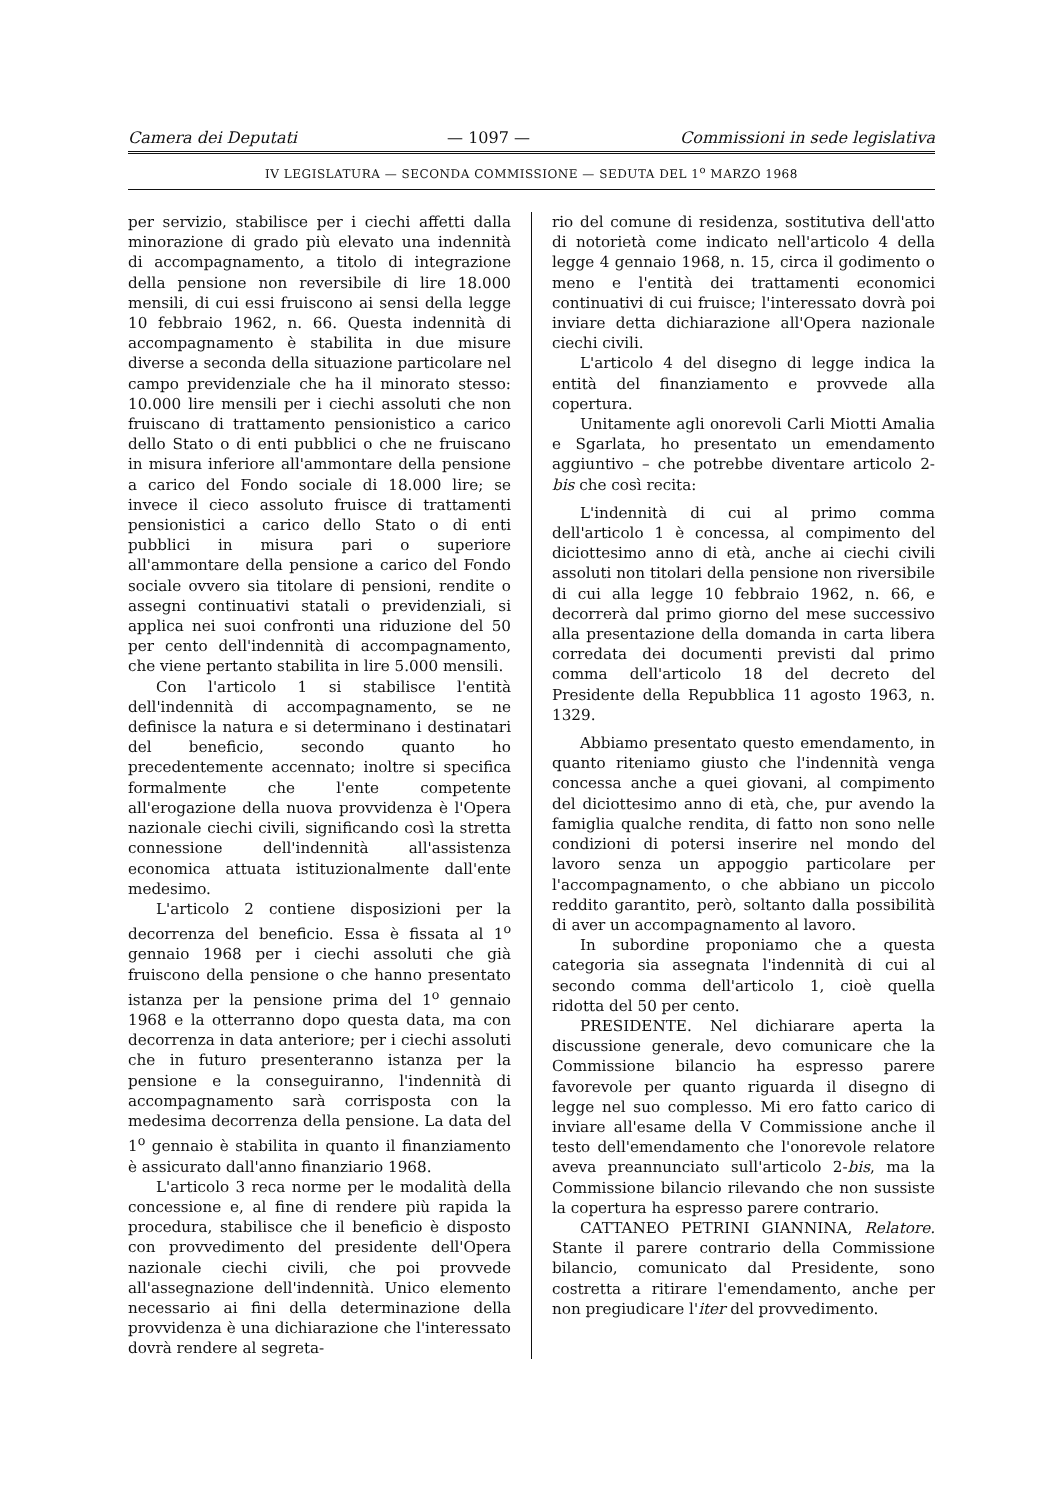Camera dei Deputati — 1097 — Commissioni in sede legislativa
IV LEGISLATURA — SECONDA COMMISSIONE — SEDUTA DEL 1<sup>o</sup> MARZO 1968
per servizio, stabilisce per i ciechi affetti dalla minorazione di grado più elevato una indennità di accompagnamento, a titolo di integrazione della pensione non reversibile di lire 18.000 mensili, di cui essi fruiscono ai sensi della legge 10 febbraio 1962, n. 66. Questa indennità di accompagnamento è stabilita in due misure diverse a seconda della situazione particolare nel campo previdenziale che ha il minorato stesso: 10.000 lire mensili per i ciechi assoluti che non fruiscano di trattamento pensionistico a carico dello Stato o di enti pubblici o che ne fruiscano in misura inferiore all'ammontare della pensione a carico del Fondo sociale di 18.000 lire; se invece il cieco assoluto fruisce di trattamenti pensionistici a carico dello Stato o di enti pubblici in misura pari o superiore all'ammontare della pensione a carico del Fondo sociale ovvero sia titolare di pensioni, rendite o assegni continuativi statali o previdenziali, si applica nei suoi confronti una riduzione del 50 per cento dell'indennità di accompagnamento, che viene pertanto stabilita in lire 5.000 mensili.
Con l'articolo 1 si stabilisce l'entità dell'indennità di accompagnamento, se ne definisce la natura e si determinano i destinatari del beneficio, secondo quanto ho precedentemente accennato; inoltre si specifica formalmente che l'ente competente all'erogazione della nuova provvidenza è l'Opera nazionale ciechi civili, significando così la stretta connessione dell'indennità all'assistenza economica attuata istituzionalmente dall'ente medesimo.
L'articolo 2 contiene disposizioni per la decorrenza del beneficio. Essa è fissata al 1<sup>o</sup> gennaio 1968 per i ciechi assoluti che già fruiscono della pensione o che hanno presentato istanza per la pensione prima del 1<sup>o</sup> gennaio 1968 e la otterranno dopo questa data, ma con decorrenza in data anteriore; per i ciechi assoluti che in futuro presenteranno istanza per la pensione e la conseguiranno, l'indennità di accompagnamento sarà corrisposta con la medesima decorrenza della pensione. La data del 1<sup>o</sup> gennaio è stabilita in quanto il finanziamento è assicurato dall'anno finanziario 1968.
L'articolo 3 reca norme per le modalità della concessione e, al fine di rendere più rapida la procedura, stabilisce che il beneficio è disposto con provvedimento del presidente dell'Opera nazionale ciechi civili, che poi provvede all'assegnazione dell'indennità. Unico elemento necessario ai fini della determinazione della provvidenza è una dichiarazione che l'interessato dovrà rendere al segreta-
rio del comune di residenza, sostitutiva dell'atto di notorietà come indicato nell'articolo 4 della legge 4 gennaio 1968, n. 15, circa il godimento o meno e l'entità dei trattamenti economici continuativi di cui fruisce; l'interessato dovrà poi inviare detta dichiarazione all'Opera nazionale ciechi civili.
L'articolo 4 del disegno di legge indica la entità del finanziamento e provvede alla copertura.
Unitamente agli onorevoli Carli Miotti Amalia e Sgarlata, ho presentato un emendamento aggiuntivo – che potrebbe diventare articolo 2-bis che così recita:
L'indennità di cui al primo comma dell'articolo 1 è concessa, al compimento del diciottesimo anno di età, anche ai ciechi civili assoluti non titolari della pensione non riversibile di cui alla legge 10 febbraio 1962, n. 66, e decorrerà dal primo giorno del mese successivo alla presentazione della domanda in carta libera corredata dei documenti previsti dal primo comma dell'articolo 18 del decreto del Presidente della Repubblica 11 agosto 1963, n. 1329.
Abbiamo presentato questo emendamento, in quanto riteniamo giusto che l'indennità venga concessa anche a quei giovani, al compimento del diciottesimo anno di età, che, pur avendo la famiglia qualche rendita, di fatto non sono nelle condizioni di potersi inserire nel mondo del lavoro senza un appoggio particolare per l'accompagnamento, o che abbiano un piccolo reddito garantito, però, soltanto dalla possibilità di aver un accompagnamento al lavoro.
In subordine proponiamo che a questa categoria sia assegnata l'indennità di cui al secondo comma dell'articolo 1, cioè quella ridotta del 50 per cento.
PRESIDENTE. Nel dichiarare aperta la discussione generale, devo comunicare che la Commissione bilancio ha espresso parere favorevole per quanto riguarda il disegno di legge nel suo complesso. Mi ero fatto carico di inviare all'esame della V Commissione anche il testo dell'emendamento che l'onorevole relatore aveva preannunciato sull'articolo 2-bis, ma la Commissione bilancio rilevando che non sussiste la copertura ha espresso parere contrario.
CATTANEO PETRINI GIANNINA, Relatore. Stante il parere contrario della Commissione bilancio, comunicato dal Presidente, sono costretta a ritirare l'emendamento, anche per non pregiudicare l'iter del provvedimento.